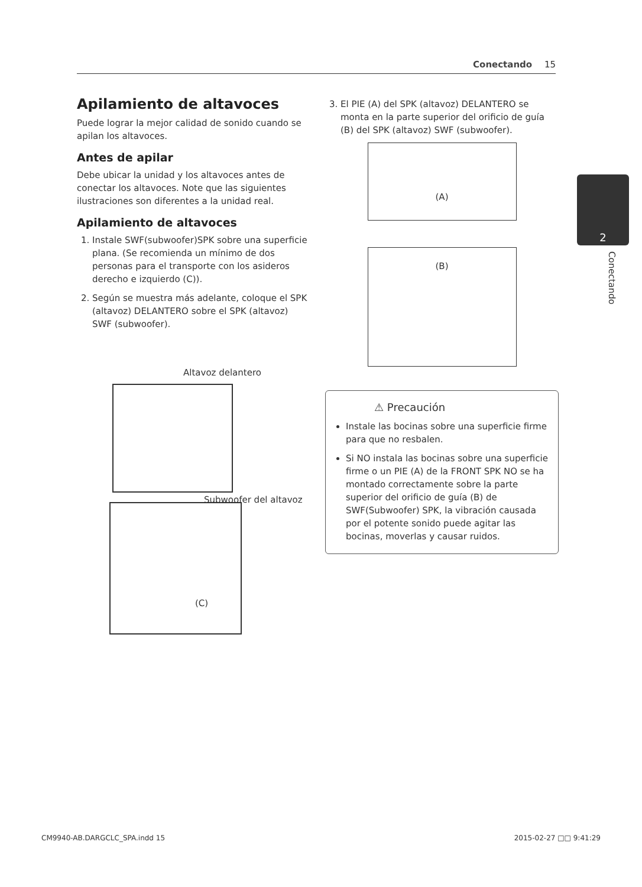Conectando 15
Apilamiento de altavoces
Puede lograr la mejor calidad de sonido cuando se apilan los altavoces.
Antes de apilar
Debe ubicar la unidad y los altavoces antes de conectar los altavoces. Note que las siguientes ilustraciones son diferentes a la unidad real.
Apilamiento de altavoces
1. Instale SWF(subwoofer)SPK sobre una superficie plana. (Se recomienda un mínimo de dos personas para el transporte con los asideros derecho e izquierdo (C)).
2. Según se muestra más adelante, coloque el SPK (altavoz) DELANTERO sobre el SPK (altavoz) SWF (subwoofer).
Altavoz delantero
Subwoofer del altavoz
(C)
3. El PIE (A) del SPK (altavoz) DELANTERO se monta en la parte superior del orificio de guía (B) del SPK (altavoz) SWF (subwoofer).
(A)
(B)
⚠ Precaución
Instale las bocinas sobre una superficie firme para que no resbalen.
Si NO instala las bocinas sobre una superficie firme o un PIE (A) de la FRONT SPK NO se ha montado correctamente sobre la parte superior del orificio de guía (B) de SWF(Subwoofer) SPK, la vibración causada por el potente sonido puede agitar las bocinas, moverlas y causar ruidos.
2
Conectando
CM9940-AB.DARGCLC_SPA.indd 15 2015-02-27 □□ 9:41:29